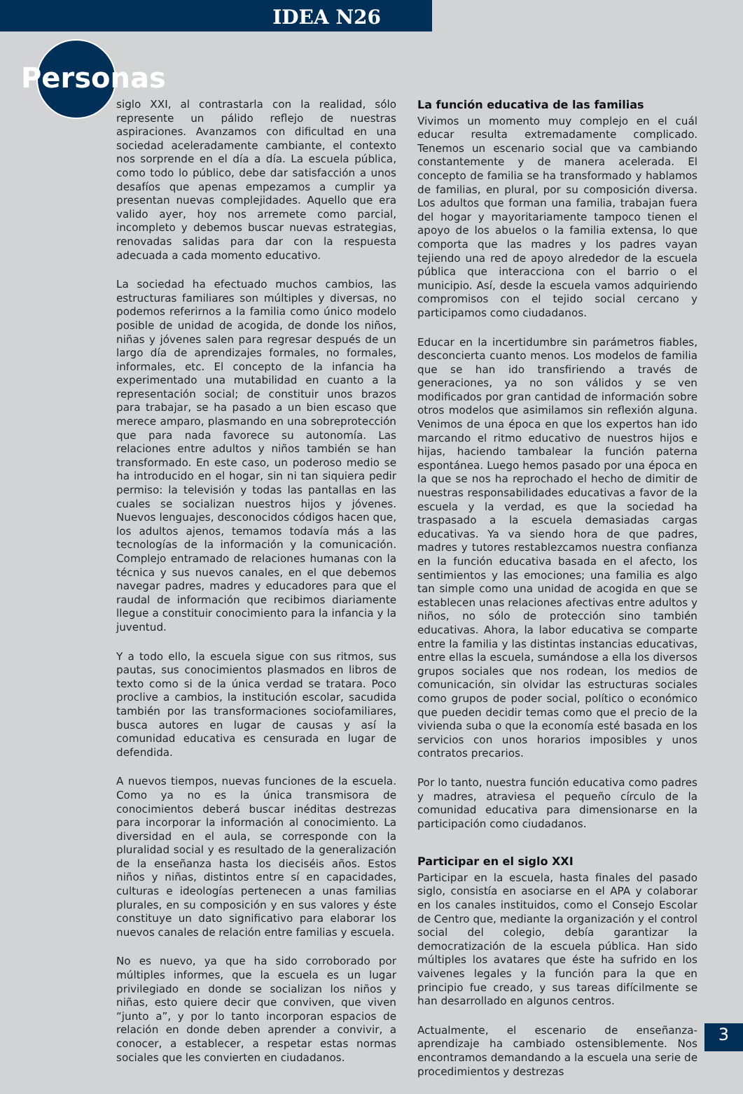IDEA N26
Personas
siglo XXI, al contrastarla con la realidad, sólo represente un pálido reflejo de nuestras aspiraciones. Avanzamos con dificultad en una sociedad aceleradamente cambiante, el contexto nos sorprende en el día a día. La escuela pública, como todo lo público, debe dar satisfacción a unos desafíos que apenas empezamos a cumplir ya presentan nuevas complejidades. Aquello que era valido ayer, hoy nos arremete como parcial, incompleto y debemos buscar nuevas estrategias, renovadas salidas para dar con la respuesta adecuada a cada momento educativo.
La sociedad ha efectuado muchos cambios, las estructuras familiares son múltiples y diversas, no podemos referirnos a la familia como único modelo posible de unidad de acogida, de donde los niños, niñas y jóvenes salen para regresar después de un largo día de aprendizajes formales, no formales, informales, etc. El concepto de la infancia ha experimentado una mutabilidad en cuanto a la representación social; de constituir unos brazos para trabajar, se ha pasado a un bien escaso que merece amparo, plasmando en una sobreprotección que para nada favorece su autonomía. Las relaciones entre adultos y niños también se han transformado. En este caso, un poderoso medio se ha introducido en el hogar, sin ni tan siquiera pedir permiso: la televisión y todas las pantallas en las cuales se socializan nuestros hijos y jóvenes. Nuevos lenguajes, desconocidos códigos hacen que, los adultos ajenos, temamos todavía más a las tecnologías de la información y la comunicación. Complejo entramado de relaciones humanas con la técnica y sus nuevos canales, en el que debemos navegar padres, madres y educadores para que el raudal de información que recibimos diariamente llegue a constituir conocimiento para la infancia y la juventud.
Y a todo ello, la escuela sigue con sus ritmos, sus pautas, sus conocimientos plasmados en libros de texto como si de la única verdad se tratara. Poco proclive a cambios, la institución escolar, sacudida también por las transformaciones sociofamiliares, busca autores en lugar de causas y así la comunidad educativa es censurada en lugar de defendida.
A nuevos tiempos, nuevas funciones de la escuela. Como ya no es la única transmisora de conocimientos deberá buscar inéditas destrezas para incorporar la información al conocimiento. La diversidad en el aula, se corresponde con la pluralidad social y es resultado de la generalización de la enseñanza hasta los dieciséis años. Estos niños y niñas, distintos entre sí en capacidades, culturas e ideologías pertenecen a unas familias plurales, en su composición y en sus valores y éste constituye un dato significativo para elaborar los nuevos canales de relación entre familias y escuela.
No es nuevo, ya que ha sido corroborado por múltiples informes, que la escuela es un lugar privilegiado en donde se socializan los niños y niñas, esto quiere decir que conviven, que viven “junto a”, y por lo tanto incorporan espacios de relación en donde deben aprender a convivir, a conocer, a establecer, a respetar estas normas sociales que les convierten en ciudadanos.
La función educativa de las familias
Vivimos un momento muy complejo en el cuál educar resulta extremadamente complicado. Tenemos un escenario social que va cambiando constantemente y de manera acelerada. El concepto de familia se ha transformado y hablamos de familias, en plural, por su composición diversa. Los adultos que forman una familia, trabajan fuera del hogar y mayoritariamente tampoco tienen el apoyo de los abuelos o la familia extensa, lo que comporta que las madres y los padres vayan tejiendo una red de apoyo alrededor de la escuela pública que interacciona con el barrio o el municipio. Así, desde la escuela vamos adquiriendo compromisos con el tejido social cercano y participamos como ciudadanos.
Educar en la incertidumbre sin parámetros fiables, desconcierta cuanto menos. Los modelos de familia que se han ido transfiriendo a través de generaciones, ya no son válidos y se ven modificados por gran cantidad de información sobre otros modelos que asimilamos sin reflexión alguna. Venimos de una época en que los expertos han ido marcando el ritmo educativo de nuestros hijos e hijas, haciendo tambalear la función paterna espontánea. Luego hemos pasado por una época en la que se nos ha reprochado el hecho de dimitir de nuestras responsabilidades educativas a favor de la escuela y la verdad, es que la sociedad ha traspasado a la escuela demasiadas cargas educativas. Ya va siendo hora de que padres, madres y tutores restablezcamos nuestra confianza en la función educativa basada en el afecto, los sentimientos y las emociones; una familia es algo tan simple como una unidad de acogida en que se establecen unas relaciones afectivas entre adultos y niños, no sólo de protección sino también educativas. Ahora, la labor educativa se comparte entre la familia y las distintas instancias educativas, entre ellas la escuela, sumándose a ella los diversos grupos sociales que nos rodean, los medios de comunicación, sin olvidar las estructuras sociales como grupos de poder social, político o económico que pueden decidir temas como que el precio de la vivienda suba o que la economía esté basada en los servicios con unos horarios imposibles y unos contratos precarios.
Por lo tanto, nuestra función educativa como padres y madres, atraviesa el pequeño círculo de la comunidad educativa para dimensionarse en la participación como ciudadanos.
Participar en el siglo XXI
Participar en la escuela, hasta finales del pasado siglo, consistía en asociarse en el APA y colaborar en los canales instituidos, como el Consejo Escolar de Centro que, mediante la organización y el control social del colegio, debía garantizar la democratización de la escuela pública. Han sido múltiples los avatares que éste ha sufrido en los vaivenes legales y la función para la que en principio fue creado, y sus tareas difícilmente se han desarrollado en algunos centros.
Actualmente, el escenario de enseñanza-aprendizaje ha cambiado ostensiblemente. Nos encontramos demandando a la escuela una serie de procedimientos y destrezas
3